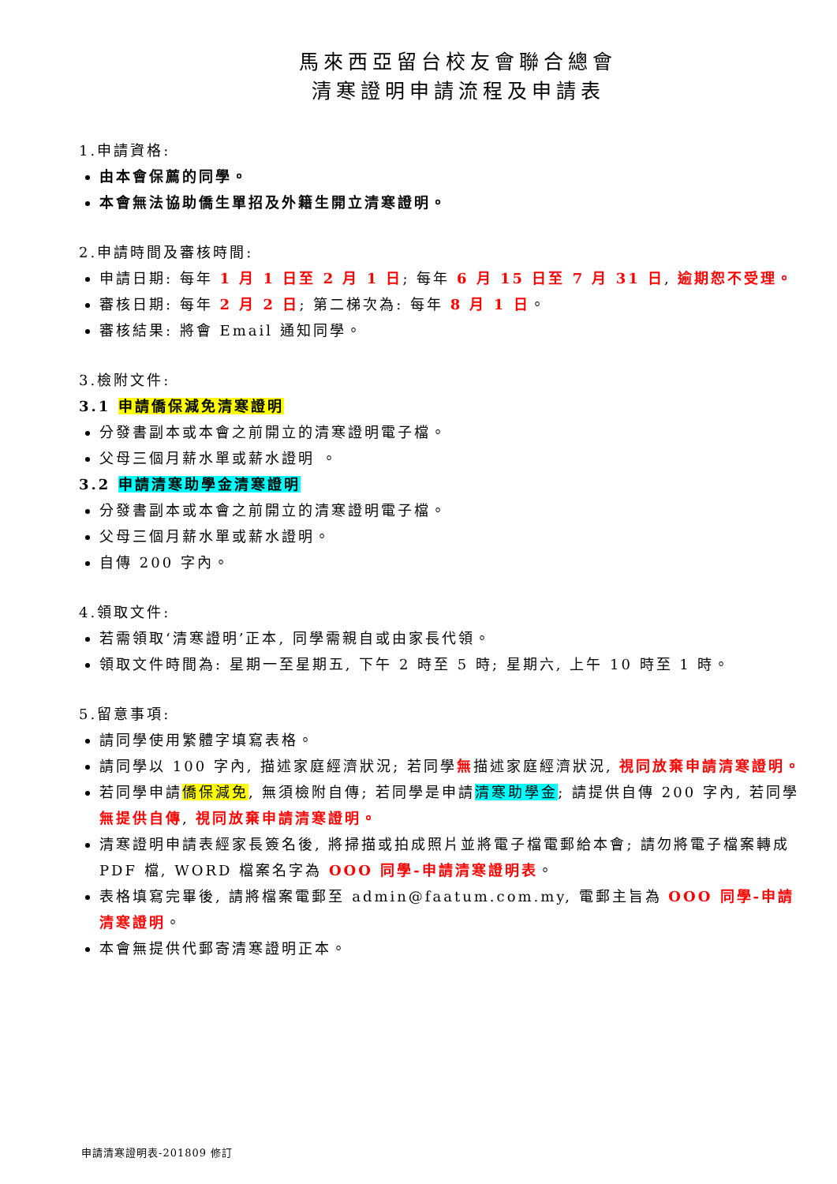馬來西亞留台校友會聯合總會
清寒證明申請流程及申請表
1.申請資格:
由本會保薦的同學。
本會無法協助僑生單招及外籍生開立清寒證明。
2.申請時間及審核時間:
申請日期: 每年 1 月 1 日至 2 月 1 日; 每年 6 月 15 日至 7 月 31 日, 逾期恕不受理。
審核日期: 每年 2 月 2 日; 第二梯次為: 每年 8 月 1 日。
審核結果: 將會 Email 通知同學。
3.檢附文件:
3.1 申請僑保減免清寒證明
分發書副本或本會之前開立的清寒證明電子檔。
父母三個月薪水單或薪水證明 。
3.2 申請清寒助學金清寒證明
分發書副本或本會之前開立的清寒證明電子檔。
父母三個月薪水單或薪水證明。
自傳 200 字內。
4.領取文件:
若需領取‘清寒證明’正本, 同學需親自或由家長代領。
領取文件時間為: 星期一至星期五, 下午 2 時至 5 時; 星期六, 上午 10 時至 1 時。
5.留意事項:
請同學使用繁體字填寫表格。
請同學以 100 字內, 描述家庭經濟狀況; 若同學無描述家庭經濟狀況, 視同放棄申請清寒證明。
若同學申請僑保減免, 無須檢附自傳; 若同學是申請清寒助學金; 請提供自傳 200 字內, 若同學無提供自傳, 視同放棄申請清寒證明。
清寒證明申請表經家長簽名後, 將掃描或拍成照片並將電子檔電郵給本會; 請勿將電子檔案轉成 PDF 檔, WORD 檔案名字為 OOO 同學-申請清寒證明表。
表格填寫完畢後, 請將檔案電郵至 admin@faatum.com.my, 電郵主旨為 OOO 同學-申請清寒證明。
本會無提供代郵寄清寒證明正本。
申請清寒證明表-201809 修訂